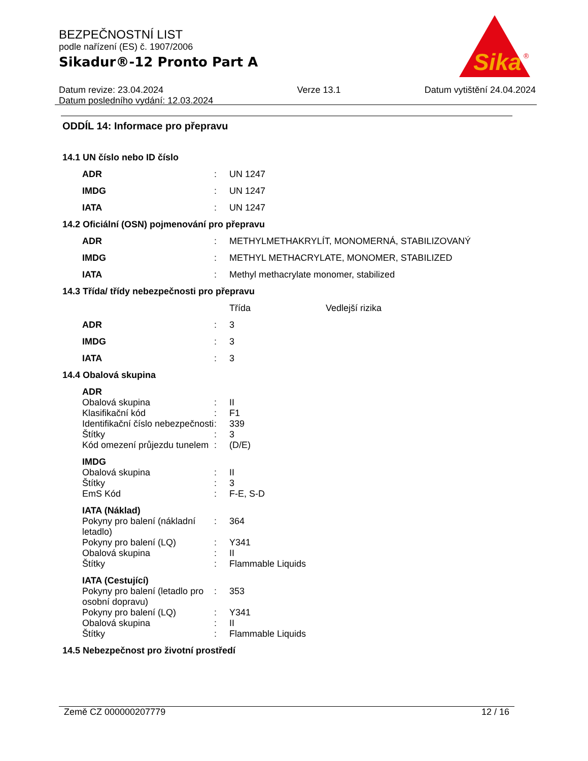BEZPEČNOSTNÍ LIST
podle nařízení (ES) č. 1907/2006
Sikadur®-12 Pronto Part A
Datum revize: 23.04.2024
Datum posledního vydání: 12.03.2024
Verze 13.1 Datum vytištění 24.04.2024
Sika
®
ODDÍL 14: Informace pro přepravu
14.1 UN číslo nebo ID číslo
| ADR | : | UN 1247 |
| IMDG | : | UN 1247 |
| IATA | : | UN 1247 |
14.2 Oficiální (OSN) pojmenování pro přepravu
| ADR | : | METHYLMETHAKRYLÍT, MONOMERNÁ, STABILIZOVANÝ |
| IMDG | : | METHYL METHACRYLATE, MONOMER, STABILIZED |
| IATA | : | Methyl methacrylate monomer, stabilized |
14.3 Třída/ třídy nebezpečnosti pro přepravu
| | | Třída | Vedlejší rizika |
| ADR | : | 3 | |
| IMDG | : | 3 | |
| IATA | : | 3 | |
14.4 Obalová skupina
| ADR | | |
| Obalová skupina | : | II |
| Klasifikační kód | : | F1 |
| Identifikační číslo nebezpečnosti | : | 339 |
| Štítky | : | 3 |
| Kód omezení průjezdu tunelem | : | (D/E) |
| IMDG | | |
| Obalová skupina | : | II |
| Štítky | : | 3 |
| EmS Kód | : | F-E, S-D |
| IATA (Náklad) | | |
| Pokyny pro balení (nákladní letadlo) | : | 364 |
| Pokyny pro balení (LQ) | : | Y341 |
| Obalová skupina | : | II |
| Štítky | : | Flammable Liquids |
| IATA (Cestující) | | |
| Pokyny pro balení (letadlo pro osobní dopravu) | : | 353 |
| Pokyny pro balení (LQ) | : | Y341 |
| Obalová skupina | : | II |
| Štítky | : | Flammable Liquids |
14.5 Nebezpečnost pro životní prostředí
Země CZ 000000207779 12 / 16